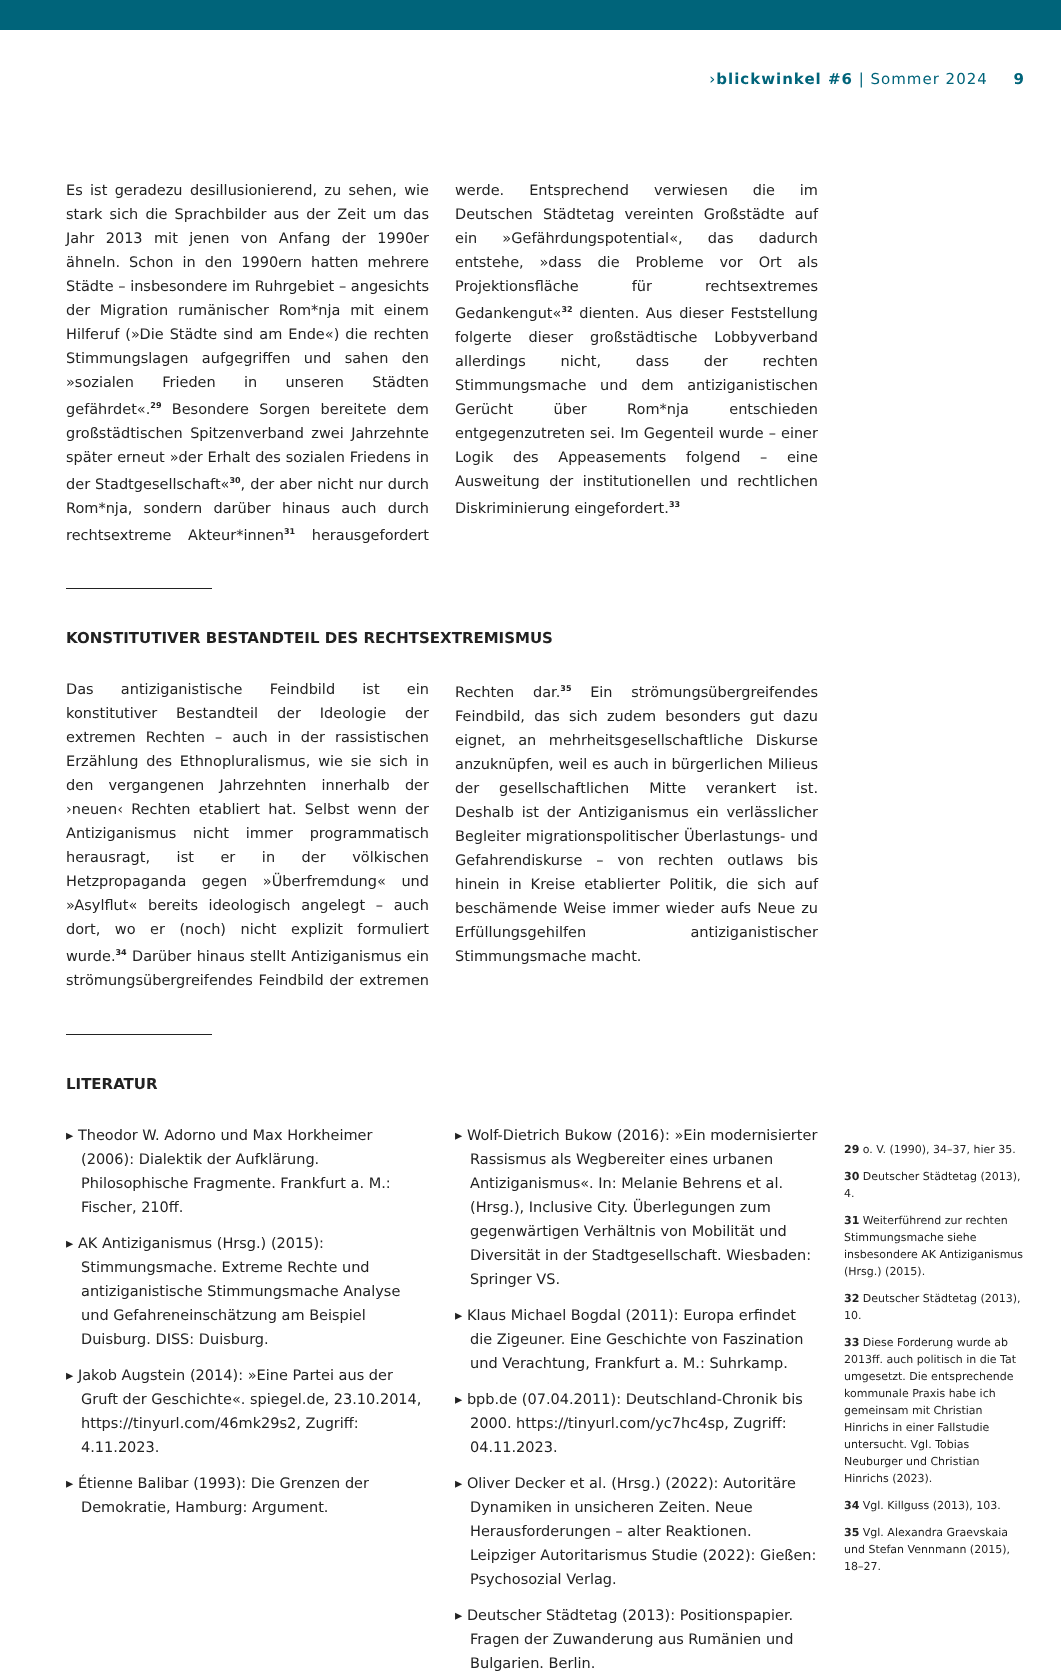› blickwinkel #6 | Sommer 2024 9
Es ist geradezu desillusionierend, zu sehen, wie stark sich die Sprachbilder aus der Zeit um das Jahr 2013 mit jenen von Anfang der 1990er ähneln. Schon in den 1990ern hatten mehrere Städte – insbesondere im Ruhrgebiet – angesichts der Migration rumänischer Rom*nja mit einem Hilferuf (»Die Städte sind am Ende«) die rechten Stimmungslagen aufgegriffen und sahen den »sozialen Frieden in unseren Städten gefährdet«.<sup>29</sup> Besondere Sorgen bereitete dem großstädtischen Spitzenverband zwei Jahrzehnte später erneut »der Erhalt des sozialen Friedens in der Stadtgesellschaft«<sup>30</sup>, der aber nicht nur durch Rom*nja, sondern darüber hinaus auch durch rechtsextreme Akteur*innen<sup>31</sup> herausgefordert werde. Entsprechend verwiesen die im Deutschen Städtetag vereinten Großstädte auf ein »Gefährdungspotential«, das dadurch entstehe, »dass die Probleme vor Ort als Projektionsfläche für rechtsextremes Gedankengut«<sup>32</sup> dienten. Aus dieser Feststellung folgerte dieser großstädtische Lobbyverband allerdings nicht, dass der rechten Stimmungsmache und dem antiziganistischen Gerücht über Rom*nja entschieden entgegenzutreten sei. Im Gegenteil wurde – einer Logik des Appeasements folgend – eine Ausweitung der institutionellen und rechtlichen Diskriminierung eingefordert.<sup>33</sup>
KONSTITUTIVER BESTANDTEIL DES RECHTSEXTREMISMUS
Das antiziganistische Feindbild ist ein konstitutiver Bestandteil der Ideologie der extremen Rechten – auch in der rassistischen Erzählung des Ethnopluralismus, wie sie sich in den vergangenen Jahrzehnten innerhalb der ›neuen‹ Rechten etabliert hat. Selbst wenn der Antiziganismus nicht immer programmatisch herausragt, ist er in der völkischen Hetzpropaganda gegen »Überfremdung« und »Asylflut« bereits ideologisch angelegt – auch dort, wo er (noch) nicht explizit formuliert wurde.<sup>34</sup> Darüber hinaus stellt Antiziganismus ein strömungsübergreifendes Feindbild der extremen Rechten dar.<sup>35</sup> Ein strömungsübergreifendes Feindbild, das sich zudem besonders gut dazu eignet, an mehrheitsgesellschaftliche Diskurse anzuknüpfen, weil es auch in bürgerlichen Milieus der gesellschaftlichen Mitte verankert ist. Deshalb ist der Antiziganismus ein verlässlicher Begleiter migrationspolitischer Überlastungs- und Gefahrendiskurse – von rechten outlaws bis hinein in Kreise etablierter Politik, die sich auf beschämende Weise immer wieder aufs Neue zu Erfüllungsgehilfen antiziganistischer Stimmungsmache macht.
LITERATUR
▸ Theodor W. Adorno und Max Horkheimer (2006): Dialektik der Aufklärung. Philosophische Fragmente. Frankfurt a. M.: Fischer, 210ff.
▸ AK Antiziganismus (Hrsg.) (2015): Stimmungsmache. Extreme Rechte und antiziganistische Stimmungsmache Analyse und Gefahreneinschätzung am Beispiel Duisburg. DISS: Duisburg.
▸ Jakob Augstein (2014): »Eine Partei aus der Gruft der Geschichte«. spiegel.de, 23.10.2014, https://tinyurl.com/46mk29s2, Zugriff: 4.11.2023.
▸ Étienne Balibar (1993): Die Grenzen der Demokratie, Hamburg: Argument.
▸ Wolf-Dietrich Bukow (2016): »Ein modernisierter Rassismus als Wegbereiter eines urbanen Antiziganismus«. In: Melanie Behrens et al. (Hrsg.), Inclusive City. Überlegungen zum gegenwärtigen Verhältnis von Mobilität und Diversität in der Stadtgesellschaft. Wiesbaden: Springer VS.
▸ Klaus Michael Bogdal (2011): Europa erfindet die Zigeuner. Eine Geschichte von Faszination und Verachtung, Frankfurt a. M.: Suhrkamp.
▸ bpb.de (07.04.2011): Deutschland-Chronik bis 2000. https://tinyurl.com/yc7hc4sp, Zugriff: 04.11.2023.
▸ Oliver Decker et al. (Hrsg.) (2022): Autoritäre Dynamiken in unsicheren Zeiten. Neue Herausforderungen – alter Reaktionen. Leipziger Autoritarismus Studie (2022): Gießen: Psychosozial Verlag.
▸ Deutscher Städtetag (2013): Positionspapier. Fragen der Zuwanderung aus Rumänien und Bulgarien. Berlin.
29 o. V. (1990), 34–37, hier 35.
30 Deutscher Städtetag (2013), 4.
31 Weiterführend zur rechten Stimmungsmache siehe insbesondere AK Antiziganismus (Hrsg.) (2015).
32 Deutscher Städtetag (2013), 10.
33 Diese Forderung wurde ab 2013ff. auch politisch in die Tat umgesetzt. Die entsprechende kommunale Praxis habe ich gemeinsam mit Christian Hinrichs in einer Fallstudie untersucht. Vgl. Tobias Neuburger und Christian Hinrichs (2023).
34 Vgl. Killguss (2013), 103.
35 Vgl. Alexandra Graevskaia und Stefan Vennmann (2015), 18–27.